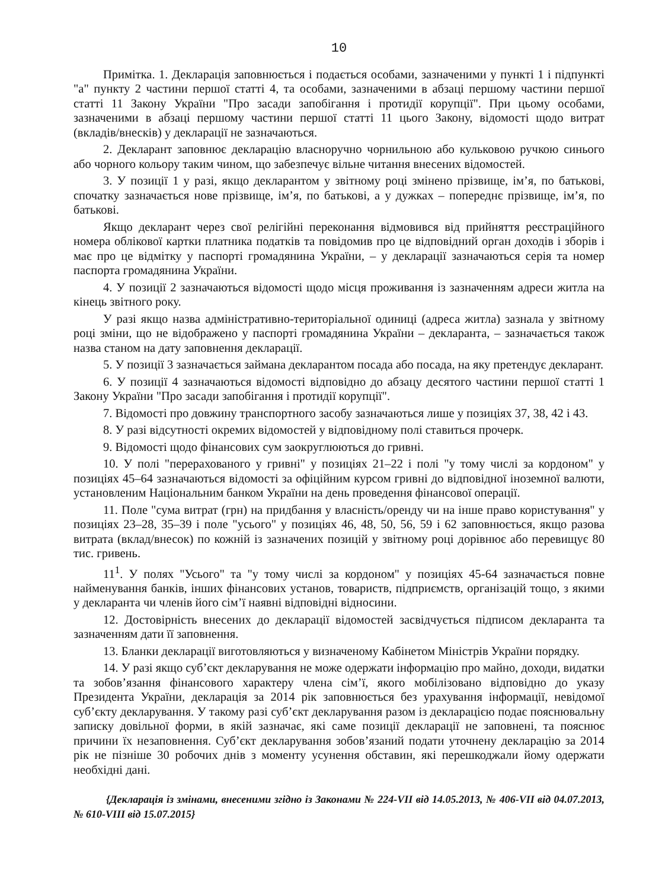10
Примітка. 1. Декларація заповнюється і подається особами, зазначеними у пункті 1 і підпункті "а" пункту 2 частини першої статті 4, та особами, зазначеними в абзаці першому частини першої статті 11 Закону України "Про засади запобігання і протидії корупції". При цьому особами, зазначеними в абзаці першому частини першої статті 11 цього Закону, відомості щодо витрат (вкладів/внесків) у декларації не зазначаються.
2. Декларант заповнює декларацію власноручно чорнильною або кульковою ручкою синього або чорного кольору таким чином, що забезпечує вільне читання внесених відомостей.
3. У позиції 1 у разі, якщо декларантом у звітному році змінено прізвище, ім’я, по батькові, спочатку зазначається нове прізвище, ім’я, по батькові, а у дужках – попереднє прізвище, ім’я, по батькові.
Якщо декларант через свої релігійні переконання відмовився від прийняття реєстраційного номера облікової картки платника податків та повідомив про це відповідний орган доходів і зборів і має про це відмітку у паспорті громадянина України, – у декларації зазначаються серія та номер паспорта громадянина України.
4. У позиції 2 зазначаються відомості щодо місця проживання із зазначенням адреси житла на кінець звітного року.
У разі якщо назва адміністративно-територіальної одиниці (адреса житла) зазнала у звітному році зміни, що не відображено у паспорті громадянина України – декларанта, – зазначається також назва станом на дату заповнення декларації.
5. У позиції 3 зазначається займана декларантом посада або посада, на яку претендує декларант.
6. У позиції 4 зазначаються відомості відповідно до абзацу десятого частини першої статті 1 Закону України "Про засади запобігання і протидії корупції".
7. Відомості про довжину транспортного засобу зазначаються лише у позиціях 37, 38, 42 і 43.
8. У разі відсутності окремих відомостей у відповідному полі ставиться прочерк.
9. Відомості щодо фінансових сум заокруглюються до гривні.
10. У полі "перерахованого у гривні" у позиціях 21–22 і полі "у тому числі за кордоном" у позиціях 45–64 зазначаються відомості за офіційним курсом гривні до відповідної іноземної валюти, установленим Національним банком України на день проведення фінансової операції.
11. Поле "сума витрат (грн) на придбання у власність/оренду чи на інше право користування" у позиціях 23–28, 35–39 і поле "усього" у позиціях 46, 48, 50, 56, 59 і 62 заповнюється, якщо разова витрата (вклад/внесок) по кожній із зазначених позицій у звітному році дорівнює або перевищує 80 тис. гривень.
11<sup>1</sup>. У полях "Усього" та "у тому числі за кордоном" у позиціях 45-64 зазначається повне найменування банків, інших фінансових установ, товариств, підприємств, організацій тощо, з якими у декларанта чи членів його сім’ї наявні відповідні відносини.
12. Достовірність внесених до декларації відомостей засвідчується підписом декларанта та зазначенням дати її заповнення.
13. Бланки декларації виготовляються у визначеному Кабінетом Міністрів України порядку.
14. У разі якщо суб’єкт декларування не може одержати інформацію про майно, доходи, видатки та зобов’язання фінансового характеру члена сім’ї, якого мобілізовано відповідно до указу Президента України, декларація за 2014 рік заповнюється без урахування інформації, невідомої суб’єкту декларування. У такому разі суб’єкт декларування разом із декларацією подає пояснювальну записку довільної форми, в якій зазначає, які саме позиції декларації не заповнені, та пояснює причини їх незаповнення. Суб’єкт декларування зобов’язаний подати уточнену декларацію за 2014 рік не пізніше 30 робочих днів з моменту усунення обставин, які перешкоджали йому одержати необхідні дані.
{Декларація із змінами, внесеними згідно із Законами № 224-VII від 14.05.2013, № 406-VII від 04.07.2013, № 610-VIII від 15.07.2015}